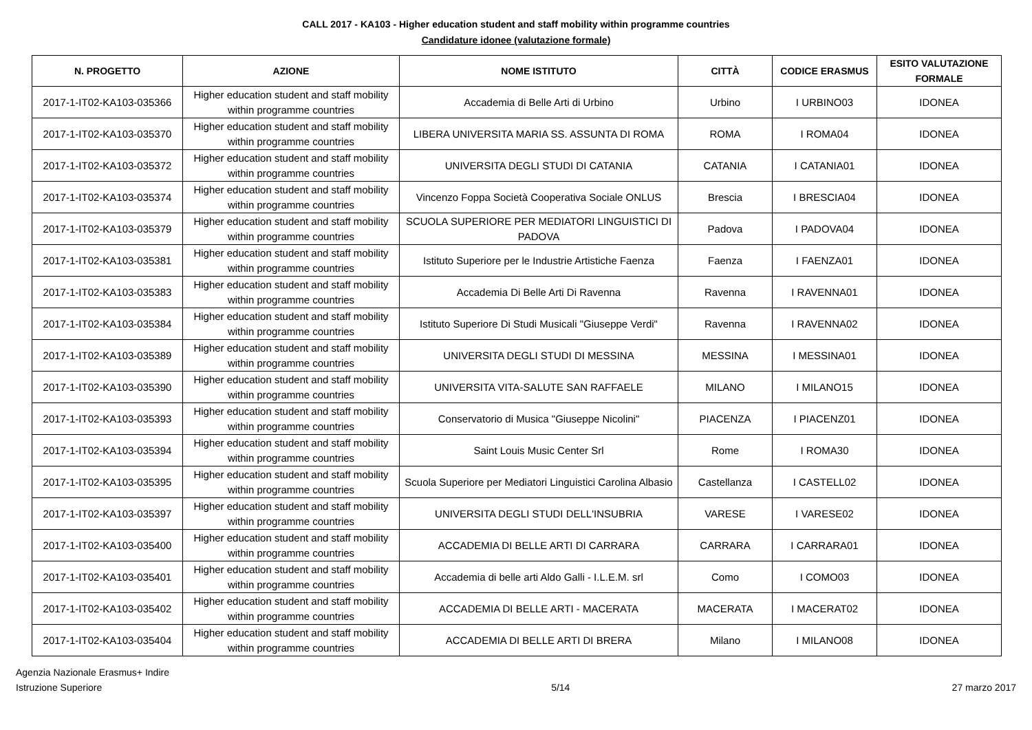CALL 2017 - KA103 - Higher education student and staff mobility within programme countries
Candidature idonee (valutazione formale)
| N. PROGETTO | AZIONE | NOME ISTITUTO | CITTÀ | CODICE ERASMUS | ESITO VALUTAZIONE FORMALE |
| --- | --- | --- | --- | --- | --- |
| 2017-1-IT02-KA103-035366 | Higher education student and staff mobility within programme countries | Accademia di Belle Arti di Urbino | Urbino | I URBINO03 | IDONEA |
| 2017-1-IT02-KA103-035370 | Higher education student and staff mobility within programme countries | LIBERA UNIVERSITA MARIA SS. ASSUNTA DI ROMA | ROMA | I ROMA04 | IDONEA |
| 2017-1-IT02-KA103-035372 | Higher education student and staff mobility within programme countries | UNIVERSITA DEGLI STUDI DI CATANIA | CATANIA | I CATANIA01 | IDONEA |
| 2017-1-IT02-KA103-035374 | Higher education student and staff mobility within programme countries | Vincenzo Foppa Società Cooperativa Sociale ONLUS | Brescia | I BRESCIA04 | IDONEA |
| 2017-1-IT02-KA103-035379 | Higher education student and staff mobility within programme countries | SCUOLA SUPERIORE PER MEDIATORI LINGUISTICI DI PADOVA | Padova | I PADOVA04 | IDONEA |
| 2017-1-IT02-KA103-035381 | Higher education student and staff mobility within programme countries | Istituto Superiore per le Industrie Artistiche Faenza | Faenza | I FAENZA01 | IDONEA |
| 2017-1-IT02-KA103-035383 | Higher education student and staff mobility within programme countries | Accademia Di Belle Arti Di Ravenna | Ravenna | I RAVENNA01 | IDONEA |
| 2017-1-IT02-KA103-035384 | Higher education student and staff mobility within programme countries | Istituto Superiore Di Studi Musicali "Giuseppe Verdi" | Ravenna | I RAVENNA02 | IDONEA |
| 2017-1-IT02-KA103-035389 | Higher education student and staff mobility within programme countries | UNIVERSITA DEGLI STUDI DI MESSINA | MESSINA | I MESSINA01 | IDONEA |
| 2017-1-IT02-KA103-035390 | Higher education student and staff mobility within programme countries | UNIVERSITA VITA-SALUTE SAN RAFFAELE | MILANO | I MILANO15 | IDONEA |
| 2017-1-IT02-KA103-035393 | Higher education student and staff mobility within programme countries | Conservatorio di Musica "Giuseppe Nicolini" | PIACENZA | I PIACENZ01 | IDONEA |
| 2017-1-IT02-KA103-035394 | Higher education student and staff mobility within programme countries | Saint Louis Music Center Srl | Rome | I ROMA30 | IDONEA |
| 2017-1-IT02-KA103-035395 | Higher education student and staff mobility within programme countries | Scuola Superiore per Mediatori Linguistici Carolina Albasio | Castellanza | I CASTELL02 | IDONEA |
| 2017-1-IT02-KA103-035397 | Higher education student and staff mobility within programme countries | UNIVERSITA DEGLI STUDI DELL'INSUBRIA | VARESE | I VARESE02 | IDONEA |
| 2017-1-IT02-KA103-035400 | Higher education student and staff mobility within programme countries | ACCADEMIA DI BELLE ARTI DI CARRARA | CARRARA | I CARRARA01 | IDONEA |
| 2017-1-IT02-KA103-035401 | Higher education student and staff mobility within programme countries | Accademia di belle arti Aldo Galli - I.L.E.M. srl | Como | I COMO03 | IDONEA |
| 2017-1-IT02-KA103-035402 | Higher education student and staff mobility within programme countries | ACCADEMIA DI BELLE ARTI - MACERATA | MACERATA | I MACERAT02 | IDONEA |
| 2017-1-IT02-KA103-035404 | Higher education student and staff mobility within programme countries | ACCADEMIA DI BELLE ARTI DI BRERA | Milano | I MILANO08 | IDONEA |
Agenzia Nazionale Erasmus+ Indire
Istruzione Superiore
5/14 27 marzo 2017